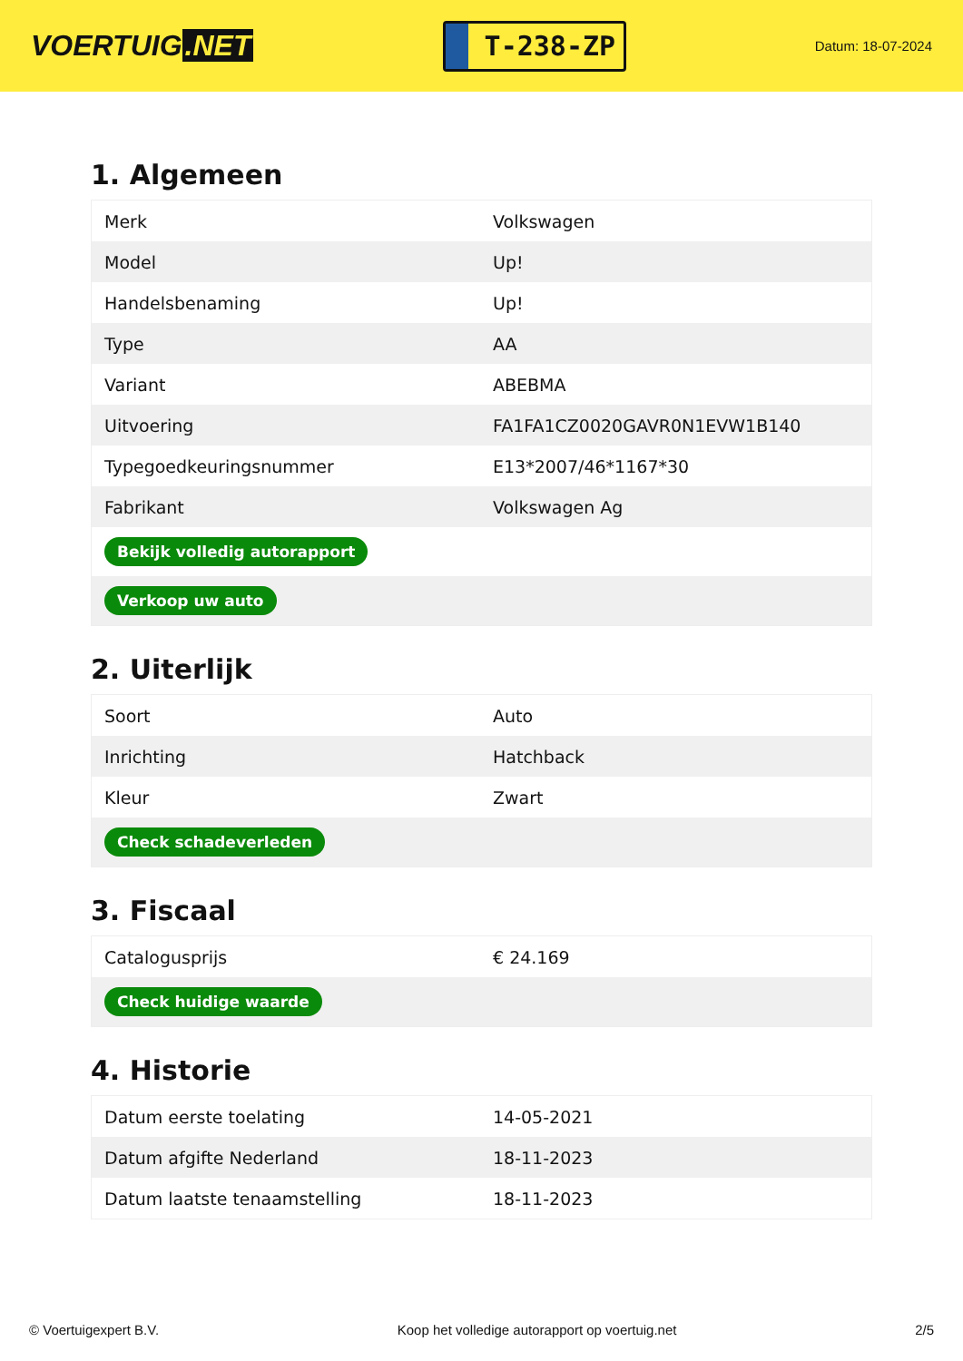VOERTUIG.NET
T-238-ZP
Datum: 18-07-2024
1. Algemeen
| Merk | Volkswagen |
| Model | Up! |
| Handelsbenaming | Up! |
| Type | AA |
| Variant | ABEBMA |
| Uitvoering | FA1FA1CZ0020GAVR0N1EVW1B140 |
| Typegoedkeuringsnummer | E13*2007/46*1167*30 |
| Fabrikant | Volkswagen Ag |
| Bekijk volledig autorapport | |
| Verkoop uw auto | |
2. Uiterlijk
| Soort | Auto |
| Inrichting | Hatchback |
| Kleur | Zwart |
| Check schadeverleden | |
3. Fiscaal
| Catalogusprijs | € 24.169 |
| Check huidige waarde | |
4. Historie
| Datum eerste toelating | 14-05-2021 |
| Datum afgifte Nederland | 18-11-2023 |
| Datum laatste tenaamstelling | 18-11-2023 |
© Voertuigexpert B.V. Koop het volledige autorapport op voertuig.net 2/5